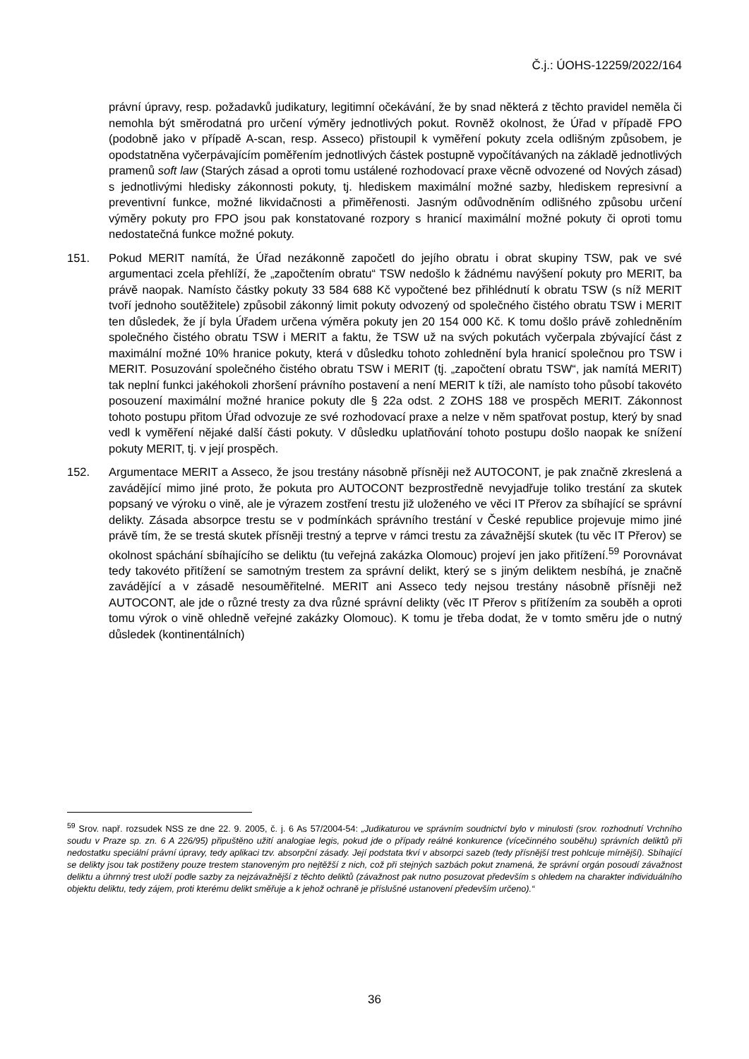Č.j.: ÚOHS-12259/2022/164
právní úpravy, resp. požadavků judikatury, legitimní očekávání, že by snad některá z těchto pravidel neměla či nemohla být směrodatná pro určení výměry jednotlivých pokut. Rovněž okolnost, že Úřad v případě FPO (podobně jako v případě A-scan, resp. Asseco) přistoupil k vyměření pokuty zcela odlišným způsobem, je opodstatněna vyčerpávajícím poměřením jednotlivých částek postupně vypočítávaných na základě jednotlivých pramenů soft law (Starých zásad a oproti tomu ustálené rozhodovací praxe věcně odvozené od Nových zásad) s jednotlivými hledisky zákonnosti pokuty, tj. hlediskem maximální možné sazby, hlediskem represivní a preventivní funkce, možné likvidačnosti a přiměřenosti. Jasným odůvodněním odlišného způsobu určení výměry pokuty pro FPO jsou pak konstatované rozpory s hranicí maximální možné pokuty či oproti tomu nedostatečná funkce možné pokuty.
151. Pokud MERIT namítá, že Úřad nezákonně započetl do jejího obratu i obrat skupiny TSW, pak ve své argumentaci zcela přehlíží, že „započtením obratu“ TSW nedošlo k žádnému navýšení pokuty pro MERIT, ba právě naopak. Namísto částky pokuty 33 584 688 Kč vypočtené bez přihlédnutí k obratu TSW (s níž MERIT tvoří jednoho soutěžitele) způsobil zákonný limit pokuty odvozený od společného čistého obratu TSW i MERIT ten důsledek, že jí byla Úřadem určena výměra pokuty jen 20 154 000 Kč. K tomu došlo právě zohledněním společného čistého obratu TSW i MERIT a faktu, že TSW už na svých pokutách vyčerpala zbývající část z maximální možné 10% hranice pokuty, která v důsledku tohoto zohlednění byla hranicí společnou pro TSW i MERIT. Posuzování společného čistého obratu TSW i MERIT (tj. „započtení obratu TSW“, jak namítá MERIT) tak neplní funkci jakéhokoli zhoršení právního postavení a není MERIT k tíži, ale namísto toho působí takovéto posouzení maximální možné hranice pokuty dle § 22a odst. 2 ZOHS 188 ve prospěch MERIT. Zákonnost tohoto postupu přitom Úřad odvozuje ze své rozhodovací praxe a nelze v něm spatřovat postup, který by snad vedl k vyměření nějaké další části pokuty. V důsledku uplatňování tohoto postupu došlo naopak ke snížení pokuty MERIT, tj. v její prospěch.
152. Argumentace MERIT a Asseco, že jsou trestány násobně přísněji než AUTOCONT, je pak značně zkreslená a zavádějící mimo jiné proto, že pokuta pro AUTOCONT bezprostředně nevyjadřuje toliko trestání za skutek popsaný ve výroku o vině, ale je výrazem zostření trestu již uloženého ve věci IT Přerov za sbíhající se správní delikty. Zásada absorpce trestu se v podmínkách správního trestání v České republice projevuje mimo jiné právě tím, že se trestá skutek přísněji trestný a teprve v rámci trestu za závažnější skutek (tu věc IT Přerov) se okolnost spáchání sbíhajícího se deliktu (tu veřejná zakázka Olomouc) projeví jen jako přitížení.<sup>59</sup> Porovnávat tedy takovéto přitížení se samotným trestem za správní delikt, který se s jiným deliktem nesbíhá, je značně zavádějící a v zásadě nesouměřitelné. MERIT ani Asseco tedy nejsou trestány násobně přísněji než AUTOCONT, ale jde o různé tresty za dva různé správní delikty (věc IT Přerov s přitížením za souběh a oproti tomu výrok o vině ohledně veřejné zakázky Olomouc). K tomu je třeba dodat, že v tomto směru jde o nutný důsledek (kontinentálních)
<sup>59</sup> Srov. např. rozsudek NSS ze dne 22. 9. 2005, č. j. 6 As 57/2004-54: „Judikaturou ve správním soudnictví bylo v minulosti (srov. rozhodnutí Vrchního soudu v Praze sp. zn. 6 A 226/95) připuštěno užití analogiae legis, pokud jde o případy reálné konkurence (vícečinného souběhu) správních deliktů při nedostatku speciální právní úpravy, tedy aplikaci tzv. absorpční zásady. Její podstata tkví v absorpci sazeb (tedy přísnější trest pohlcuje mírnější). Sbíhající se delikty jsou tak postiženy pouze trestem stanoveným pro nejtěžší z nich, což při stejných sazbách pokut znamená, že správní orgán posoudí závažnost deliktu a úhrnný trest uloží podle sazby za nejzávažnější z těchto deliktů (závažnost pak nutno posuzovat především s ohledem na charakter individuálního objektu deliktu, tedy zájem, proti kterému delikt směřuje a k jehož ochraně je příslušné ustanovení především určeno).“
36